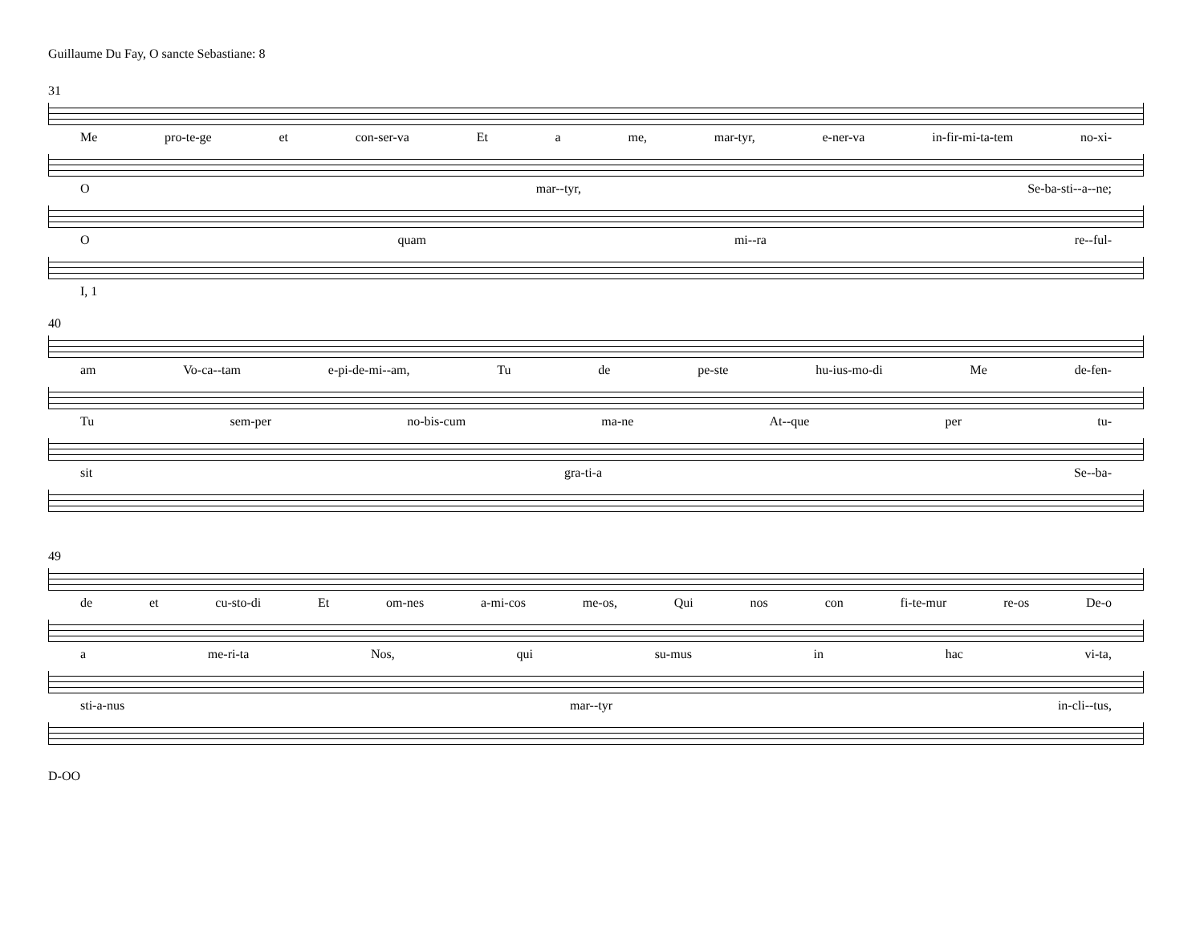Guillaume Du Fay, O sancte Sebastiane: 8
31
Me pro-te-ge et con-ser-va Et a me, mar-tyr, e-ner-va in-fir-mi-ta-tem no-xi-
Omar--tyr, Se-ba-sti--a--ne;
Oquam mi--ra re--ful-
I, 1
40
am Vo-ca--tam e-pi-de-mi--am, Tu de pe-ste hu-ius-mo-di Me de-fen-
Tu sem-per no-bis-cum ma-ne At--que per tu-
sit gra-ti-a Se--ba-
49
de et cu-sto-di Et om-nes a-mi-cos me-os, Qui nos con fi-te-mur re-os De-o
a me-ri-ta Nos, qui su-mus in hac vi-ta,
sti-a-nus mar--tyr in-cli--tus,
D-OO